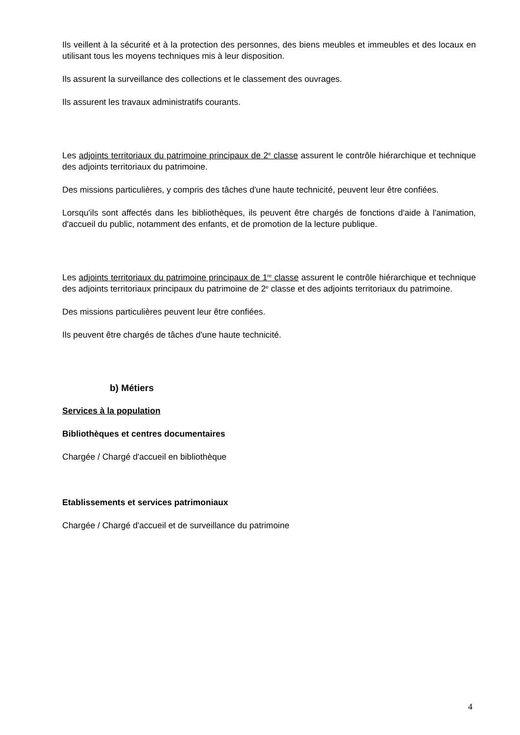Ils veillent à la sécurité et à la protection des personnes, des biens meubles et immeubles et des locaux en utilisant tous les moyens techniques mis à leur disposition.
Ils assurent la surveillance des collections et le classement des ouvrages.
Ils assurent les travaux administratifs courants.
Les adjoints territoriaux du patrimoine principaux de 2<sup>e</sup> classe assurent le contrôle hiérarchique et technique des adjoints territoriaux du patrimoine.
Des missions particulières, y compris des tâches d'une haute technicité, peuvent leur être confiées.
Lorsqu'ils sont affectés dans les bibliothèques, ils peuvent être chargés de fonctions d'aide à l'animation, d'accueil du public, notamment des enfants, et de promotion de la lecture publique.
Les adjoints territoriaux du patrimoine principaux de 1<sup>re</sup> classe assurent le contrôle hiérarchique et technique des adjoints territoriaux principaux du patrimoine de 2<sup>e</sup> classe et des adjoints territoriaux du patrimoine.
Des missions particulières peuvent leur être confiées.
Ils peuvent être chargés de tâches d'une haute technicité.
b) Métiers
Services à la population
Bibliothèques et centres documentaires
Chargée / Chargé d'accueil en bibliothèque
Etablissements et services patrimoniaux
Chargée / Chargé d'accueil et de surveillance du patrimoine
4